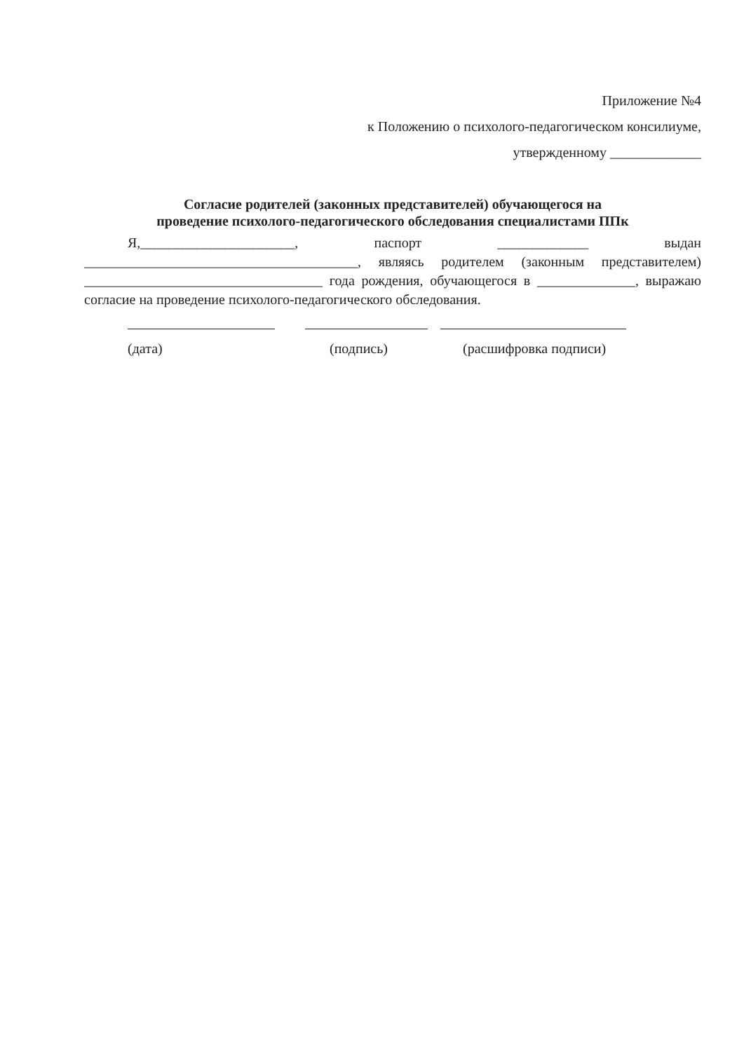Приложение №4
к Положению о психолого-педагогическом консилиуме,
утвержденному _____________
Согласие родителей (законных представителей) обучающегося на
проведение психолого-педагогического обследования специалистами ППк
Я,______________________, паспорт _____________ выдан _______________________________________, являясь родителем (законным представителем) __________________________________ года рождения, обучающегося в ______________, выражаю согласие на проведение психолого-педагогического обследования.
(дата) (подпись) (расшифровка подписи)